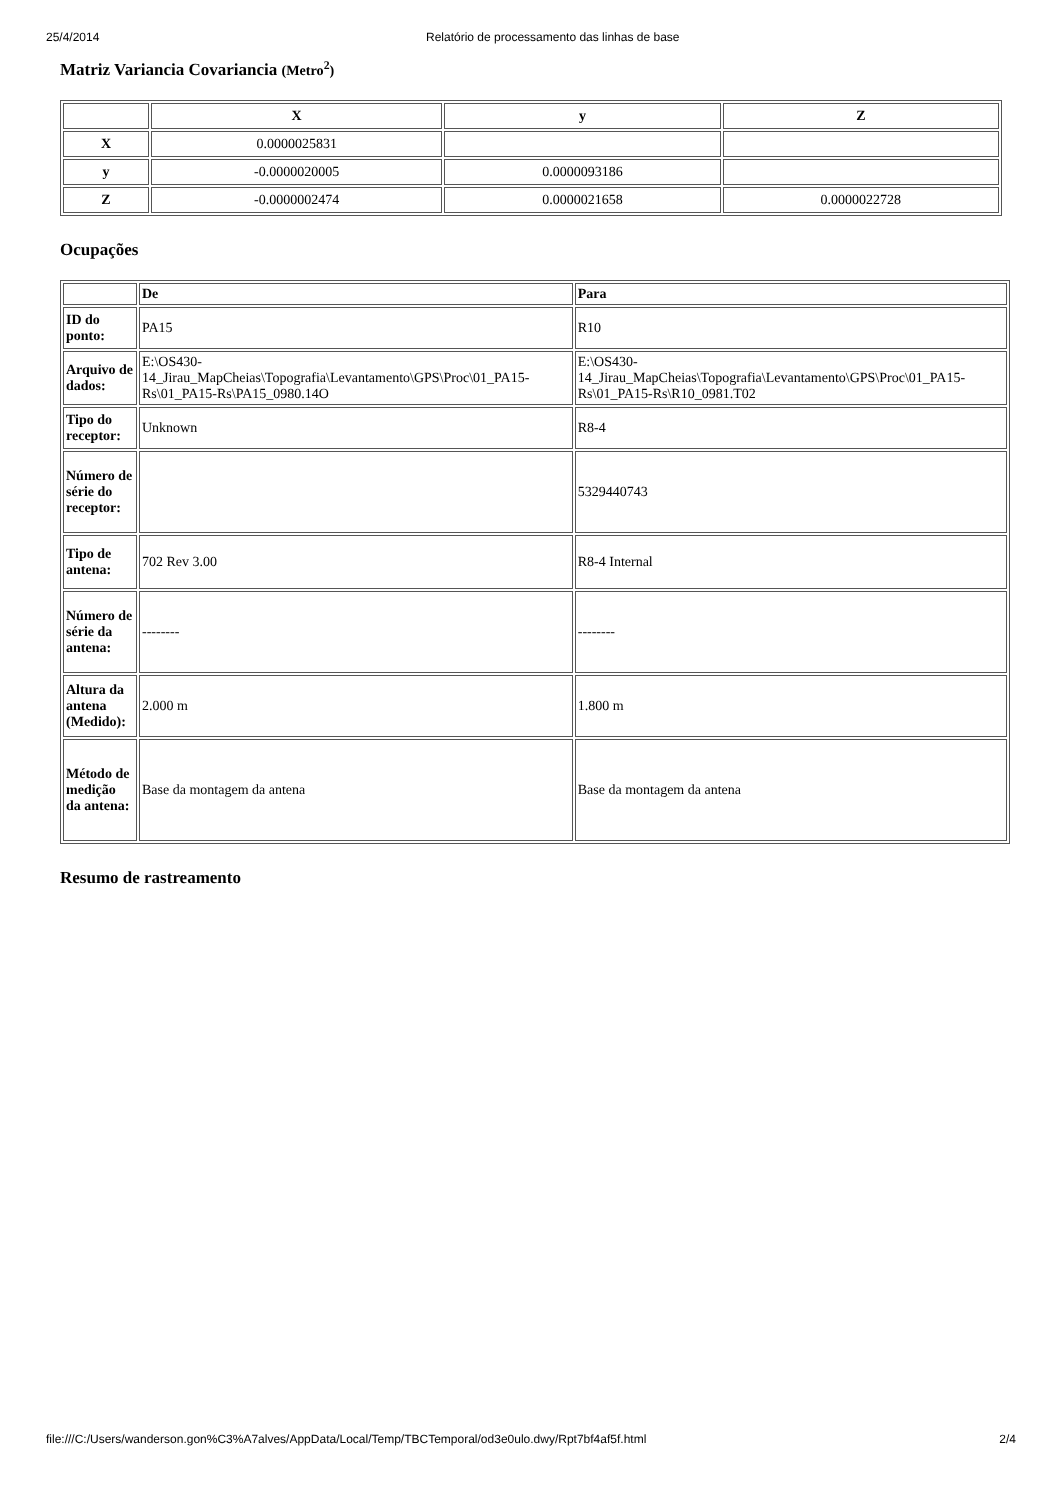25/4/2014 Relatório de processamento das linhas de base
Matriz Variancia Covariancia (Metro<sup>2</sup>)
| | X | y | Z |
| --- | --- | --- | --- |
| X | 0.0000025831 | | |
| y | -0.0000020005 | 0.0000093186 | |
| Z | -0.0000002474 | 0.0000021658 | 0.0000022728 |
Ocupações
| | De | Para |
| --- | --- | --- |
| ID do ponto: | PA15 | R10 |
| Arquivo de dados: | E:\OS430-14_Jirau_MapCheias\Topografia\Levantamento\GPS\Proc\01_PA15-Rs\01_PA15-Rs\PA15_0980.14O | E:\OS430-14_Jirau_MapCheias\Topografia\Levantamento\GPS\Proc\01_PA15-Rs\01_PA15-Rs\R10_0981.T02 |
| Tipo do receptor: | Unknown | R8-4 |
| Número de série do receptor: | | 5329440743 |
| Tipo de antena: | 702 Rev 3.00 | R8-4 Internal |
| Número de série da antena: | -------- | -------- |
| Altura da antena (Medido): | 2.000 m | 1.800 m |
| Método de medição da antena: | Base da montagem da antena | Base da montagem da antena |
Resumo de rastreamento
file:///C:/Users/wanderson.gon%C3%A7alves/AppData/Local/Temp/TBCTemporal/od3e0ulo.dwy/Rpt7bf4af5f.html 2/4